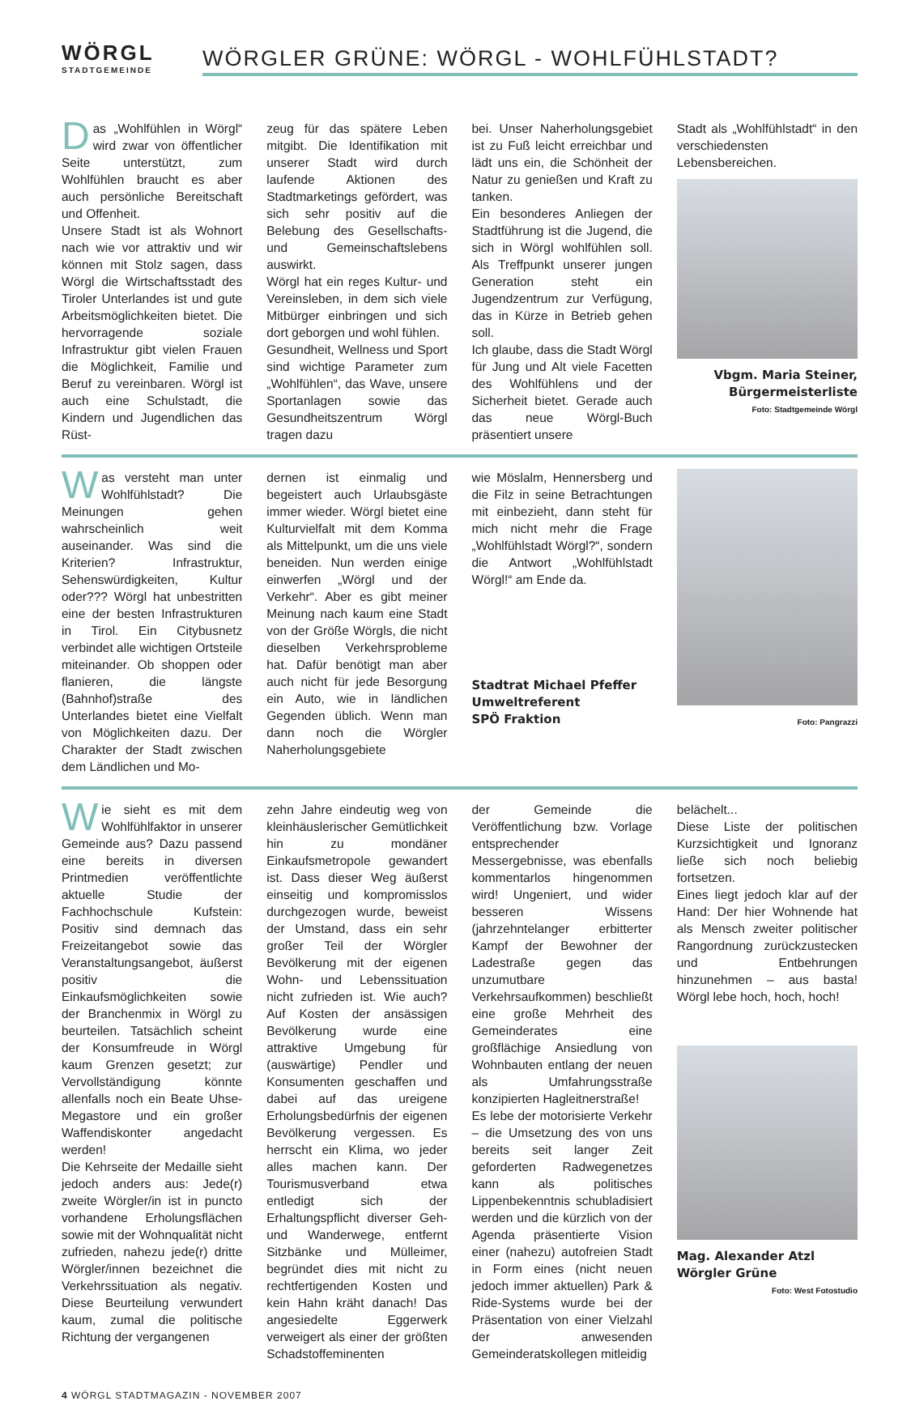WÖRGL
STADTGEMEINDE
WÖRGLER GRÜNE: WÖRGL - WOHLFÜHLSTADT?
Das „Wohlfühlen in Wörgl“ wird zwar von öffentlicher Seite unterstützt, zum Wohlfühlen braucht es aber auch persönliche Bereitschaft und Offenheit.
Unsere Stadt ist als Wohnort nach wie vor attraktiv und wir können mit Stolz sagen, dass Wörgl die Wirtschaftsstadt des Tiroler Unterlandes ist und gute Arbeitsmöglichkeiten bietet. Die hervorragende soziale Infrastruktur gibt vielen Frauen die Möglichkeit, Familie und Beruf zu vereinbaren. Wörgl ist auch eine Schulstadt, die Kindern und Jugendlichen das Rüst-
zeug für das spätere Leben mitgibt. Die Identifikation mit unserer Stadt wird durch laufende Aktionen des Stadtmarketings gefördert, was sich sehr positiv auf die Belebung des Gesellschafts- und Gemeinschaftslebens auswirkt.
Wörgl hat ein reges Kultur- und Vereinsleben, in dem sich viele Mitbürger einbringen und sich dort geborgen und wohl fühlen.
Gesundheit, Wellness und Sport sind wichtige Parameter zum „Wohlfühlen“, das Wave, unsere Sportanlagen sowie das Gesundheitszentrum Wörgl tragen dazu
bei. Unser Naherholungsgebiet ist zu Fuß leicht erreichbar und lädt uns ein, die Schönheit der Natur zu genießen und Kraft zu tanken.
Ein besonderes Anliegen der Stadtführung ist die Jugend, die sich in Wörgl wohlfühlen soll. Als Treffpunkt unserer jungen Generation steht ein Jugendzentrum zur Verfügung, das in Kürze in Betrieb gehen soll.
Ich glaube, dass die Stadt Wörgl für Jung und Alt viele Facetten des Wohlfühlens und der Sicherheit bietet. Gerade auch das neue Wörgl-Buch präsentiert unsere
Stadt als „Wohlfühlstadt“ in den verschiedensten Lebensbereichen.
Vbgm. Maria Steiner,
Bürgermeisterliste
Foto: Stadtgemeinde Wörgl
Was versteht man unter Wohlfühlstadt? Die Meinungen gehen wahrscheinlich weit auseinander. Was sind die Kriterien? Infrastruktur, Sehenswürdigkeiten, Kultur oder??? Wörgl hat unbestritten eine der besten Infrastrukturen in Tirol. Ein Citybusnetz verbindet alle wichtigen Ortsteile miteinander. Ob shoppen oder flanieren, die längste (Bahnhof)straße des Unterlandes bietet eine Vielfalt von Möglichkeiten dazu. Der Charakter der Stadt zwischen dem Ländlichen und Mo-
dernen ist einmalig und begeistert auch Urlaubsgäste immer wieder. Wörgl bietet eine Kulturvielfalt mit dem Komma als Mittelpunkt, um die uns viele beneiden. Nun werden einige einwerfen „Wörgl und der Verkehr“. Aber es gibt meiner Meinung nach kaum eine Stadt von der Größe Wörgls, die nicht dieselben Verkehrsprobleme hat. Dafür benötigt man aber auch nicht für jede Besorgung ein Auto, wie in ländlichen Gegenden üblich. Wenn man dann noch die Wörgler Naherholungsgebiete
wie Möslalm, Hennersberg und die Filz in seine Betrachtungen mit einbezieht, dann steht für mich nicht mehr die Frage „Wohlfühlstadt Wörgl?“, sondern die Antwort „Wohlfühlstadt Wörgl!“ am Ende da.
Stadtrat Michael Pfeffer
Umweltreferent
SPÖ Fraktion
Foto: Pangrazzi
Wie sieht es mit dem Wohlfühlfaktor in unserer Gemeinde aus? Dazu passend eine bereits in diversen Printmedien veröffentlichte aktuelle Studie der Fachhochschule Kufstein: Positiv sind demnach das Freizeitangebot sowie das Veranstaltungsangebot, äußerst positiv die Einkaufsmöglichkeiten sowie der Branchenmix in Wörgl zu beurteilen. Tatsächlich scheint der Konsumfreude in Wörgl kaum Grenzen gesetzt; zur Vervollständigung könnte allenfalls noch ein Beate Uhse-Megastore und ein großer Waffendiskonter angedacht werden!
Die Kehrseite der Medaille sieht jedoch anders aus: Jede(r) zweite Wörgler/in ist in puncto vorhandene Erholungsflächen sowie mit der Wohnqualität nicht zufrieden, nahezu jede(r) dritte Wörgler/innen bezeichnet die Verkehrssituation als negativ. Diese Beurteilung verwundert kaum, zumal die politische Richtung der vergangenen
zehn Jahre eindeutig weg von kleinhäuslerischer Gemütlichkeit hin zu mondäner Einkaufsmetropole gewandert ist. Dass dieser Weg äußerst einseitig und kompromisslos durchgezogen wurde, beweist der Umstand, dass ein sehr großer Teil der Wörgler Bevölkerung mit der eigenen Wohn- und Lebenssituation nicht zufrieden ist. Wie auch? Auf Kosten der ansässigen Bevölkerung wurde eine attraktive Umgebung für (auswärtige) Pendler und Konsumenten geschaffen und dabei auf das ureigene Erholungsbedürfnis der eigenen Bevölkerung vergessen. Es herrscht ein Klima, wo jeder alles machen kann. Der Tourismusverband etwa entledigt sich der Erhaltungspflicht diverser Geh- und Wanderwege, entfernt Sitzbänke und Mülleimer, begründet dies mit nicht zu rechtfertigenden Kosten und kein Hahn kräht danach! Das angesiedelte Eggerwerk verweigert als einer der größten Schadstoffeminenten
der Gemeinde die Veröffentlichung bzw. Vorlage entsprechender Messergebnisse, was ebenfalls kommentarlos hingenommen wird! Ungeniert, und wider besseren Wissens (jahrzehntelanger erbitterter Kampf der Bewohner der Ladestraße gegen das unzumutbare Verkehrsaufkommen) beschließt eine große Mehrheit des Gemeinderates eine großflächige Ansiedlung von Wohnbauten entlang der neuen als Umfahrungsstraße konzipierten Hagleitnerstraße!
Es lebe der motorisierte Verkehr – die Umsetzung des von uns bereits seit langer Zeit geforderten Radwegenetzes kann als politisches Lippenbekenntnis schubladisiert werden und die kürzlich von der Agenda präsentierte Vision einer (nahezu) autofreien Stadt in Form eines (nicht neuen jedoch immer aktuellen) Park & Ride-Systems wurde bei der Präsentation von einer Vielzahl der anwesenden Gemeinderatskollegen mitleidig
belächelt...
Diese Liste der politischen Kurzsichtigkeit und Ignoranz ließe sich noch beliebig fortsetzen.
Eines liegt jedoch klar auf der Hand: Der hier Wohnende hat als Mensch zweiter politischer Rangordnung zurückzustecken und Entbehrungen hinzunehmen – aus basta! Wörgl lebe hoch, hoch, hoch!
Mag. Alexander Atzl
Wörgler Grüne
Foto: West Fotostudio
4 WÖRGL STADTMAGAZIN - NOVEMBER 2007